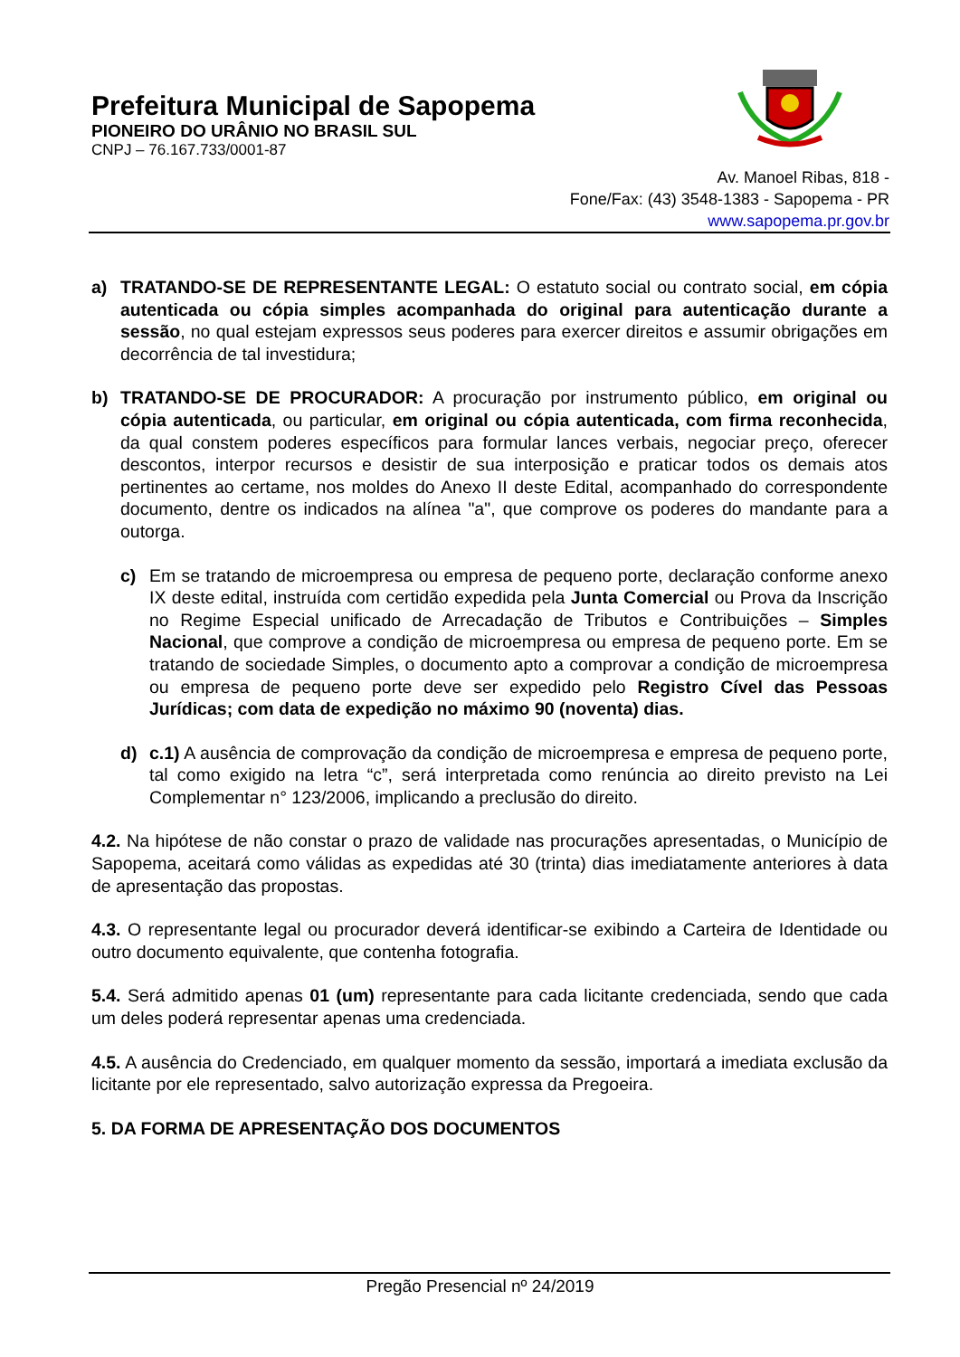Prefeitura Municipal de Sapopema
PIONEIRO DO URÂNIO NO BRASIL SUL
CNPJ – 76.167.733/0001-87
Av. Manoel Ribas, 818 -
Fone/Fax: (43) 3548-1383 - Sapopema - PR
www.sapopema.pr.gov.br
a) TRATANDO-SE DE REPRESENTANTE LEGAL: O estatuto social ou contrato social, em cópia autenticada ou cópia simples acompanhada do original para autenticação durante a sessão, no qual estejam expressos seus poderes para exercer direitos e assumir obrigações em decorrência de tal investidura;
b) TRATANDO-SE DE PROCURADOR: A procuração por instrumento público, em original ou cópia autenticada, ou particular, em original ou cópia autenticada, com firma reconhecida, da qual constem poderes específicos para formular lances verbais, negociar preço, oferecer descontos, interpor recursos e desistir de sua interposição e praticar todos os demais atos pertinentes ao certame, nos moldes do Anexo II deste Edital, acompanhado do correspondente documento, dentre os indicados na alínea "a", que comprove os poderes do mandante para a outorga.
c) Em se tratando de microempresa ou empresa de pequeno porte, declaração conforme anexo IX deste edital, instruída com certidão expedida pela Junta Comercial ou Prova da Inscrição no Regime Especial unificado de Arrecadação de Tributos e Contribuições – Simples Nacional, que comprove a condição de microempresa ou empresa de pequeno porte. Em se tratando de sociedade Simples, o documento apto a comprovar a condição de microempresa ou empresa de pequeno porte deve ser expedido pelo Registro Cível das Pessoas Jurídicas; com data de expedição no máximo 90 (noventa) dias.
d) c.1) A ausência de comprovação da condição de microempresa e empresa de pequeno porte, tal como exigido na letra “c”, será interpretada como renúncia ao direito previsto na Lei Complementar n° 123/2006, implicando a preclusão do direito.
4.2. Na hipótese de não constar o prazo de validade nas procurações apresentadas, o Município de Sapopema, aceitará como válidas as expedidas até 30 (trinta) dias imediatamente anteriores à data de apresentação das propostas.
4.3. O representante legal ou procurador deverá identificar-se exibindo a Carteira de Identidade ou outro documento equivalente, que contenha fotografia.
5.4. Será admitido apenas 01 (um) representante para cada licitante credenciada, sendo que cada um deles poderá representar apenas uma credenciada.
4.5. A ausência do Credenciado, em qualquer momento da sessão, importará a imediata exclusão da licitante por ele representado, salvo autorização expressa da Pregoeira.
5. DA FORMA DE APRESENTAÇÃO DOS DOCUMENTOS
Pregão Presencial nº 24/2019